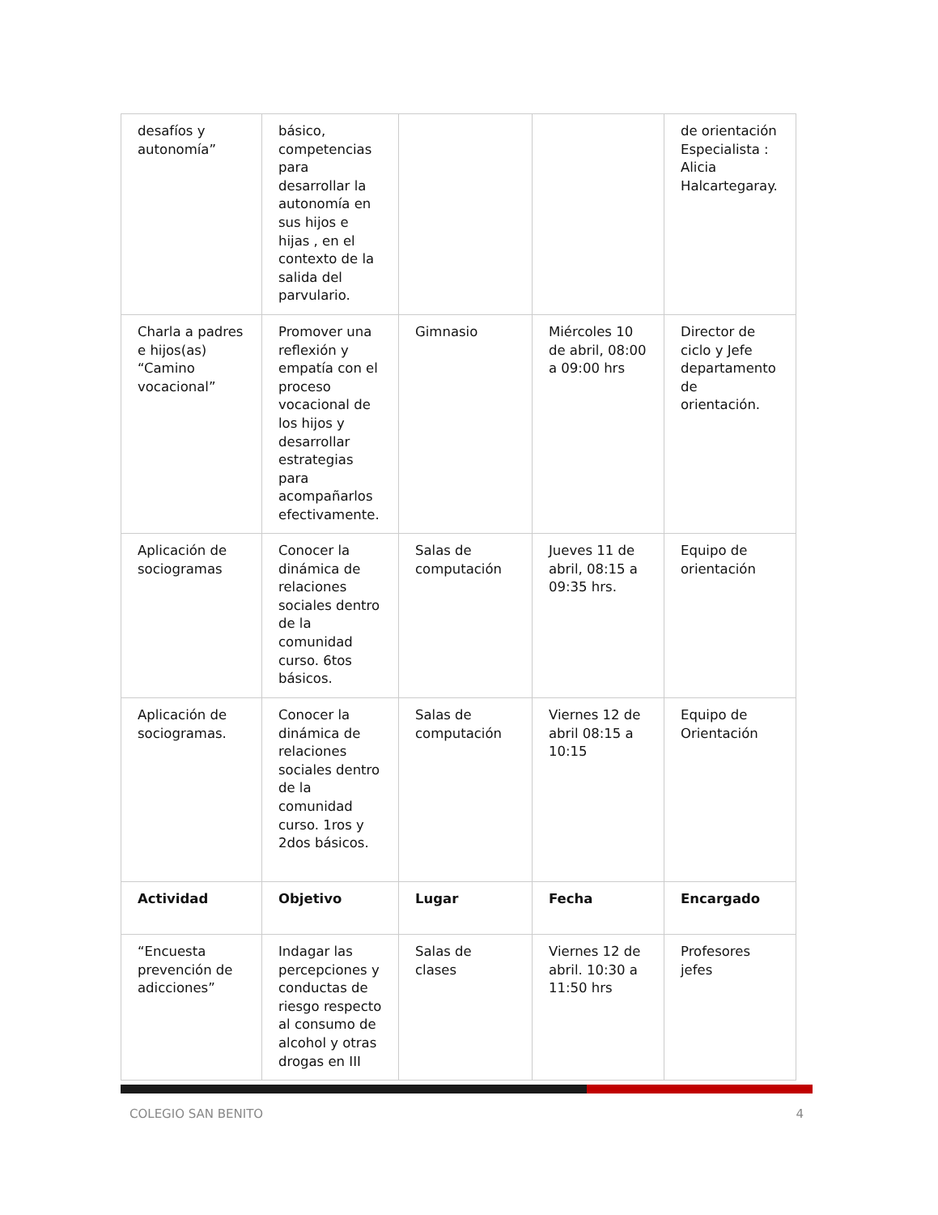| desafíos y autonomía” | básico, competencias para desarrollar la autonomía en sus hijos e hijas , en el contexto de la salida del parvulario. | | | de orientación Especialista : Alicia Halcartegaray. |
| Charla a padres e hijos(as) “Camino vocacional” | Promover una reflexión y empatía con el proceso vocacional de los hijos y desarrollar estrategias para acompañarlos efectivamente. | Gimnasio | Miércoles 10 de abril, 08:00 a 09:00 hrs | Director de ciclo y Jefe departamento de orientación. |
| Aplicación de sociogramas | Conocer la dinámica de relaciones sociales dentro de la comunidad curso. 6tos básicos. | Salas de computación | Jueves 11 de abril, 08:15 a 09:35 hrs. | Equipo de orientación |
| Aplicación de sociogramas. | Conocer la dinámica de relaciones sociales dentro de la comunidad curso. 1ros y 2dos básicos. | Salas de computación | Viernes 12 de abril 08:15 a 10:15 | Equipo de Orientación |
| Actividad | Objetivo | Lugar | Fecha | Encargado |
| “Encuesta prevención de adicciones” | Indagar las percepciones y conductas de riesgo respecto al consumo de alcohol y otras drogas en III | Salas de clases | Viernes 12 de abril. 10:30 a 11:50 hrs | Profesores jefes |
COLEGIO SAN BENITO 4